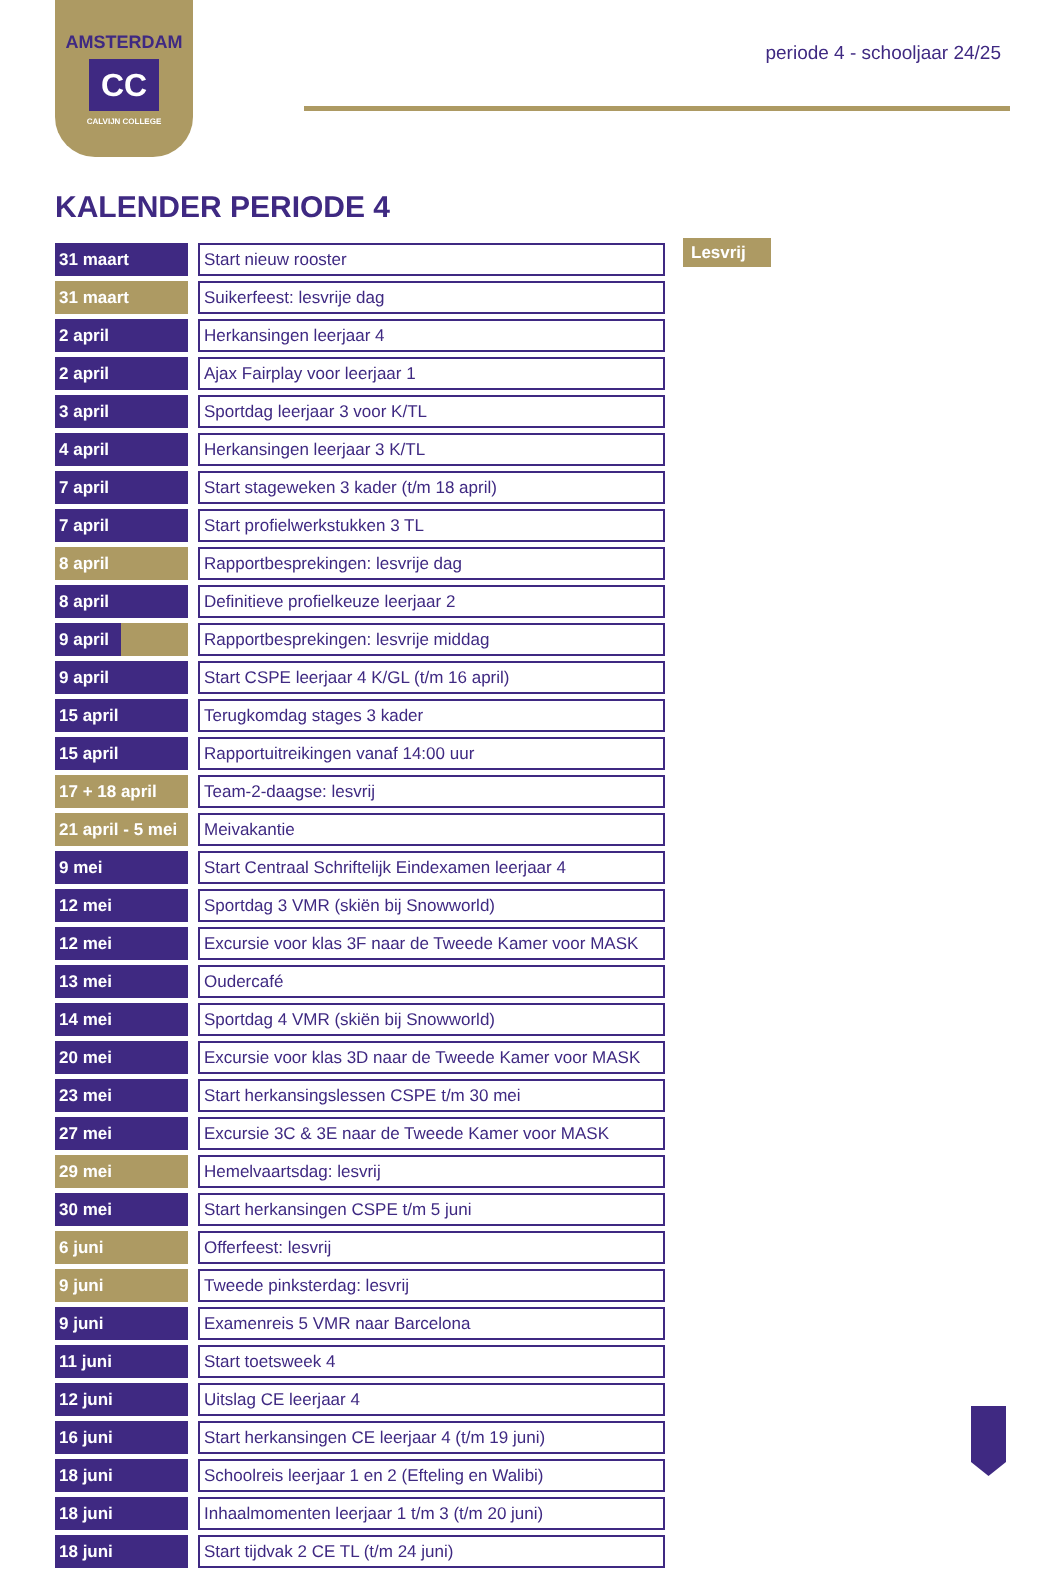AMSTERDAM
CC
CALVIJN COLLEGE
periode 4 - schooljaar 24/25
KALENDER PERIODE 4
| 31 maart | | Start nieuw rooster |
| 31 maart | | Suikerfeest: lesvrije dag |
| 2 april | | Herkansingen leerjaar 4 |
| 2 april | | Ajax Fairplay voor leerjaar 1 |
| 3 april | | Sportdag leerjaar 3 voor K/TL |
| 4 april | | Herkansingen leerjaar 3 K/TL |
| 7 april | | Start stageweken 3 kader (t/m 18 april) |
| 7 april | | Start profielwerkstukken 3 TL |
| 8 april | | Rapportbesprekingen: lesvrije dag |
| 8 april | | Definitieve profielkeuze leerjaar 2 |
| 9 april | | Rapportbesprekingen: lesvrije middag |
| 9 april | | Start CSPE leerjaar 4 K/GL (t/m 16 april) |
| 15 april | | Terugkomdag stages 3 kader |
| 15 april | | Rapportuitreikingen vanaf 14:00 uur |
| 17 + 18 april | | Team-2-daagse: lesvrij |
| 21 april - 5 mei | | Meivakantie |
| 9 mei | | Start Centraal Schriftelijk Eindexamen leerjaar 4 |
| 12 mei | | Sportdag 3 VMR (skiën bij Snowworld) |
| 12 mei | | Excursie voor klas 3F naar de Tweede Kamer voor MASK |
| 13 mei | | Oudercafé |
| 14 mei | | Sportdag 4 VMR (skiën bij Snowworld) |
| 20 mei | | Excursie voor klas 3D naar de Tweede Kamer voor MASK |
| 23 mei | | Start herkansingslessen CSPE t/m 30 mei |
| 27 mei | | Excursie 3C & 3E naar de Tweede Kamer voor MASK |
| 29 mei | | Hemelvaartsdag: lesvrij |
| 30 mei | | Start herkansingen CSPE t/m 5 juni |
| 6 juni | | Offerfeest: lesvrij |
| 9 juni | | Tweede pinksterdag: lesvrij |
| 9 juni | | Examenreis 5 VMR naar Barcelona |
| 11 juni | | Start toetsweek 4 |
| 12 juni | | Uitslag CE leerjaar 4 |
| 16 juni | | Start herkansingen CE leerjaar 4 (t/m 19 juni) |
| 18 juni | | Schoolreis leerjaar 1 en 2 (Efteling en Walibi) |
| 18 juni | | Inhaalmomenten leerjaar 1 t/m 3 (t/m 20 juni) |
| 18 juni | | Start tijdvak 2 CE TL (t/m 24 juni) |
Lesvrij